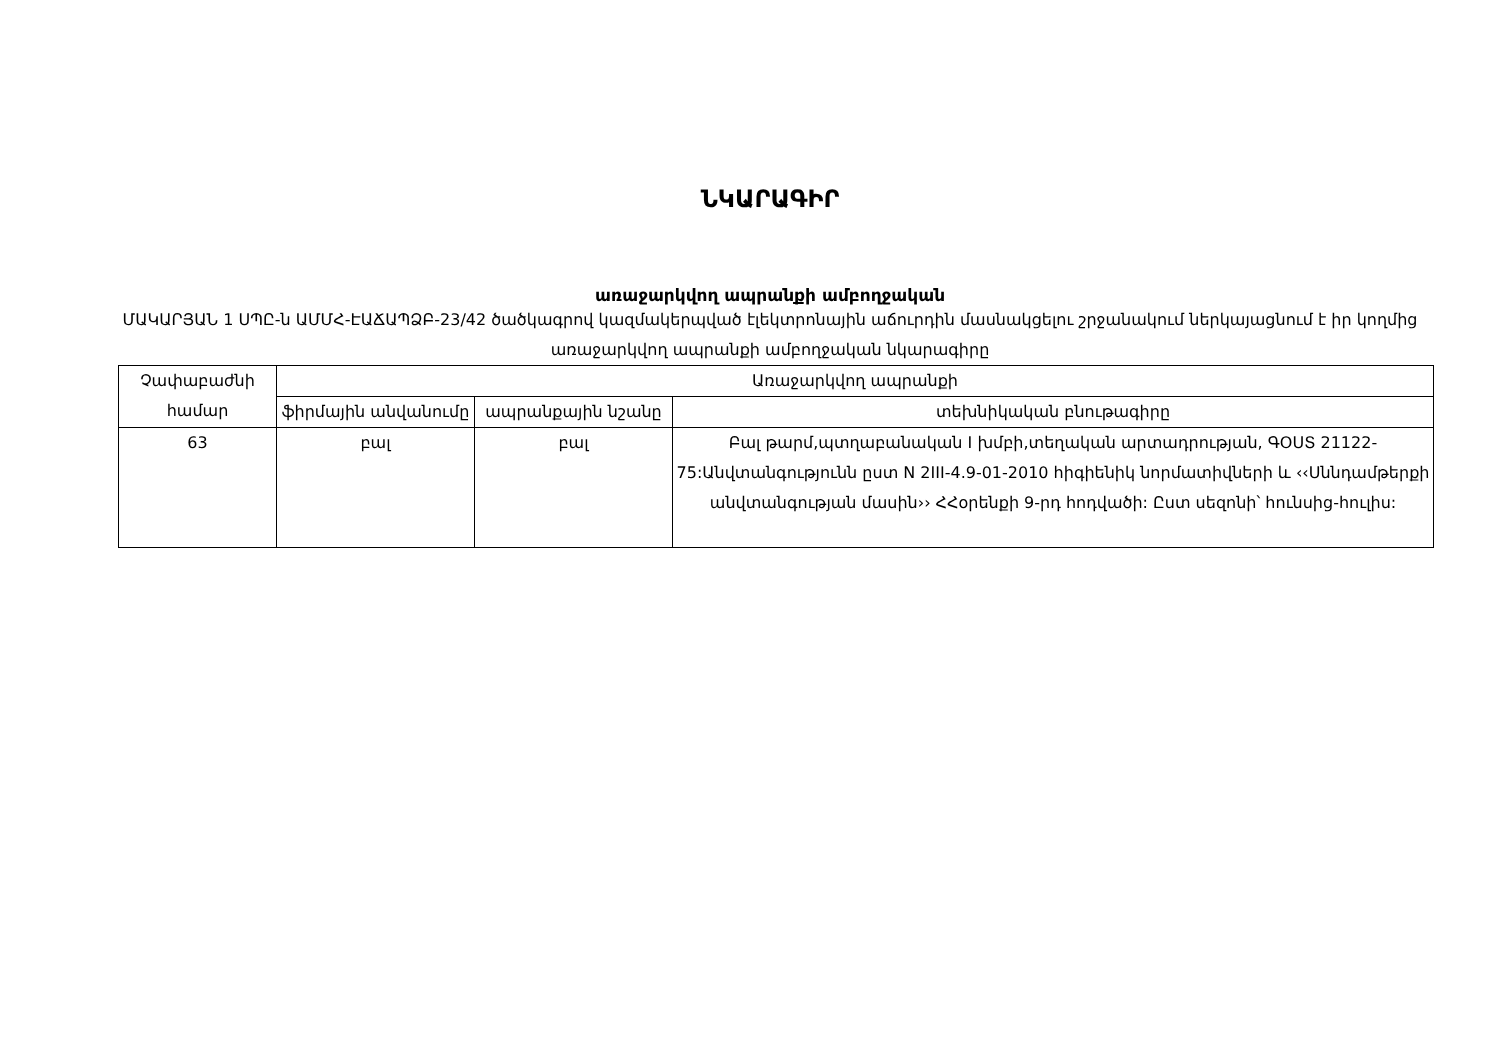ՆԿԱՐԱԳԻՐ
առաջարկվող ապրանքի ամբողջական
ՄԱԿԱՐՅԱՆ 1 ՍՊԸ-ն ԱՄՄՀ-ԷԱՃԱՊՁԲ-23/42 ծածկագրով կազմակերպված էլեկտրոնային աճուրդին մասնակցելու շրջանակում ներկայացնում է իր կողմից առաջարկվող ապրանքի ամբողջական նկարագիրը
| Չափաբաժնի համար | Առաջարկվող ապրանքի | | |
| --- | --- | --- | --- |
| | ֆիրմային անվանումը | ապրանքային նշանը | տեխնիկական բնութագիրը |
| 63 | բալ | բալ | Բալ թարմ,պտղաբանական I խմբի,տեղական արտադրության, ԳՕՍՏ 21122-75:Անվտանգությունն ըստ N 2III-4.9-01-2010 հիգիենիկ նորմատիվների և ‹‹Սննդամթերքի անվտանգության մասին›› ՀՀօրենքի 9-րդ հոդվածի: Ըստ սեզոնի՝ հունսից-հուլիս: |